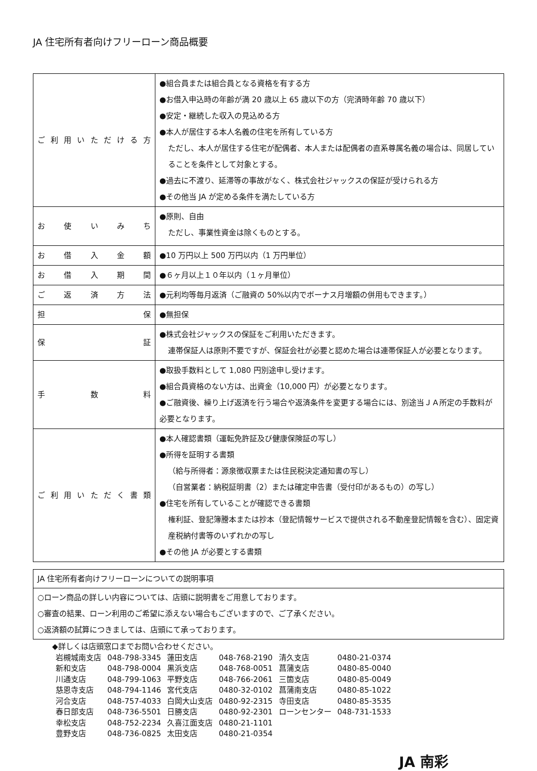JA 住宅所有者向けフリーローン商品概要
| ご利用いただける方 | ●組合員または組合員となる資格を有する方 ●お借入申込時の年齢が満 20 歳以上 65 歳以下の方（完済時年齢 70 歳以下） ●安定・継続した収入の見込める方 ●本人が居住する本人名義の住宅を所有している方 ただし、本人が居住する住宅が配偶者、本人または配偶者の直系尊属名義の場合は、同居していることを条件として対象とする。 ●過去に不渡り、延滞等の事故がなく、株式会社ジャックスの保証が受けられる方 ●その他当 JA が定める条件を満たしている方 |
| お使いみち | ●原則、自由 ただし、事業性資金は除くものとする。 |
| お借入金額 | ●10 万円以上 500 万円以内（1 万円単位） |
| お借入期間 | ●６ヶ月以上１０年以内（１ヶ月単位） |
| ご返済方法 | ●元利均等毎月返済（ご融資の 50%以内でボーナス月増額の併用もできます。） |
| 担保 | ●無担保 |
| 保証 | ●株式会社ジャックスの保証をご利用いただきます。 連帯保証人は原則不要ですが、保証会社が必要と認めた場合は連帯保証人が必要となります。 |
| 手数料 | ●取扱手数料として 1,080 円別途申し受けます。 ●組合員資格のない方は、出資金（10,000 円）が必要となります。 ●ご融資後、繰り上げ返済を行う場合や返済条件を変更する場合には、別途当ＪＡ所定の手数料が必要となります。 |
| ご利用いただく書類 | ●本人確認書類（運転免許証及び健康保険証の写し） ●所得を証明する書類 （給与所得者：源泉徴収票または住民税決定通知書の写し） （自営業者：納税証明書（2）または確定申告書（受付印があるもの）の写し） ●住宅を所有していることが確認できる書類 権利証、登記簿謄本または抄本（登記情報サービスで提供される不動産登記情報を含む）、固定資産税納付書等のいずれかの写し ●その他 JA が必要とする書類 |
| JA 住宅所有者向けフリーローンについての説明事項 |
| ○ローン商品の詳しい内容については、店頭に説明書をご用意しております。 ○審査の結果、ローン利用のご希望に添えない場合もございますので、ご了承ください。 ○返済額の試算につきましては、店頭にて承っております。 |
◆詳しくは店頭窓口までお問い合わせください。
| 岩槻城南支店 | 048-798-3345 | 蓮田支店 | 048-768-2190 | 清久支店 | 0480-21-0374 |
| 新和支店 | 048-798-0004 | 黒浜支店 | 048-768-0051 | 菖蒲支店 | 0480-85-0040 |
| 川通支店 | 048-799-1063 | 平野支店 | 048-766-2061 | 三箇支店 | 0480-85-0049 |
| 慈恩寺支店 | 048-794-1146 | 宮代支店 | 0480-32-0102 | 菖蒲南支店 | 0480-85-1022 |
| 河合支店 | 048-757-4033 | 白岡大山支店 | 0480-92-2315 | 寺田支店 | 0480-85-3535 |
| 春日部支店 | 048-736-5501 | 日勝支店 | 0480-92-2301 | ローンセンター | 048-731-1533 |
| 幸松支店 | 048-752-2234 | 久喜江面支店 | 0480-21-1101 | | |
| 豊野支店 | 048-736-0825 | 太田支店 | 0480-21-0354 | | |
JA 南彩